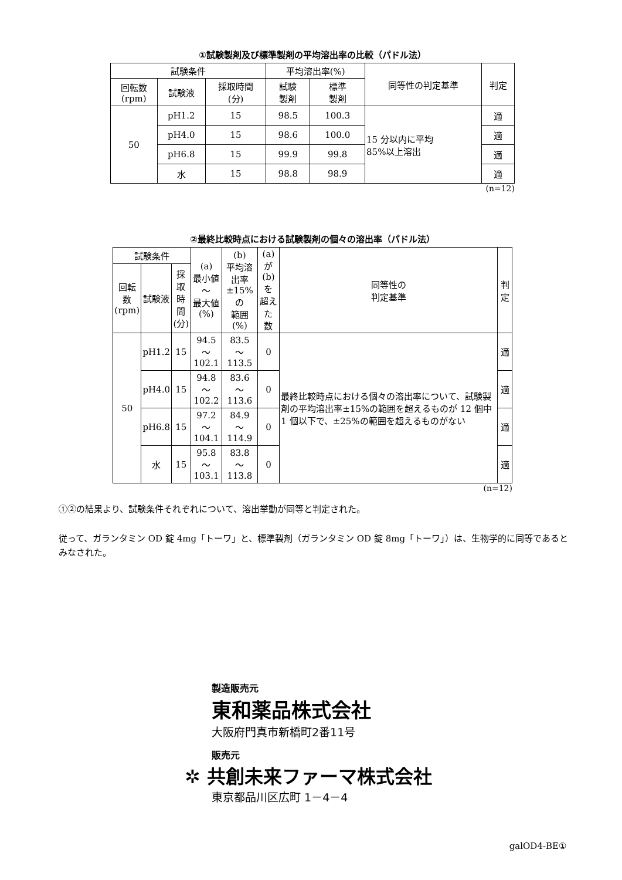①試験製剤及び標準製剤の平均溶出率の比較（パドル法）
| 試験条件 | | | 平均溶出率(%) | | 同等性の判定基準 | 判定 |
| --- | --- | --- | --- | --- | --- | --- |
| 回転数 (rpm) | 試験液 | 採取時間 (分) | 試験 製剤 | 標準 製剤 | | |
| 50 | pH1.2 | 15 | 98.5 | 100.3 | 15 分以内に平均 85%以上溶出 | 適 |
| | pH4.0 | 15 | 98.6 | 100.0 | | 適 |
| | pH6.8 | 15 | 99.9 | 99.8 | | 適 |
| | 水 | 15 | 98.8 | 98.9 | | 適 |
(n=12)
②最終比較時点における試験製剤の個々の溶出率（パドル法）
| 試験条件 | | | (a) 最小値～ 最大値 (%) | (b) 平均溶出率 ±15%の 範囲(%) | (a)が(b) を 超えた 数 | 同等性の 判定基準 | 判定 |
| --- | --- | --- | --- | --- | --- | --- | --- |
| 回転数 (rpm) | 試験液 | 採取 時間 (分) | | | | | |
| 50 | pH1.2 | 15 | 94.5 ～102.1 | 83.5 ～113.5 | 0 | 最終比較時点における個々の溶出率について、試験製剤の平均溶出率±15%の範囲を超えるものが 12 個中 1 個以下で、±25%の範囲を超えるものがない | 適 |
| | pH4.0 | 15 | 94.8 ～102.2 | 83.6 ～113.6 | 0 | | 適 |
| | pH6.8 | 15 | 97.2 ～104.1 | 84.9 ～114.9 | 0 | | 適 |
| | 水 | 15 | 95.8 ～103.1 | 83.8 ～113.8 | 0 | | 適 |
(n=12)
①②の結果より、試験条件それぞれについて、溶出挙動が同等と判定された。
従って、ガランタミン OD 錠 4mg「トーワ」と、標準製剤（ガランタミン OD 錠 8mg「トーワ」）は、生物学的に同等であるとみなされた。
製造販売元
東和薬品株式会社
大阪府門真市新橋町2番11号
販売元
✲ 共創未来ファーマ株式会社
東京都品川区広町 1－4－4
galOD4-BE①